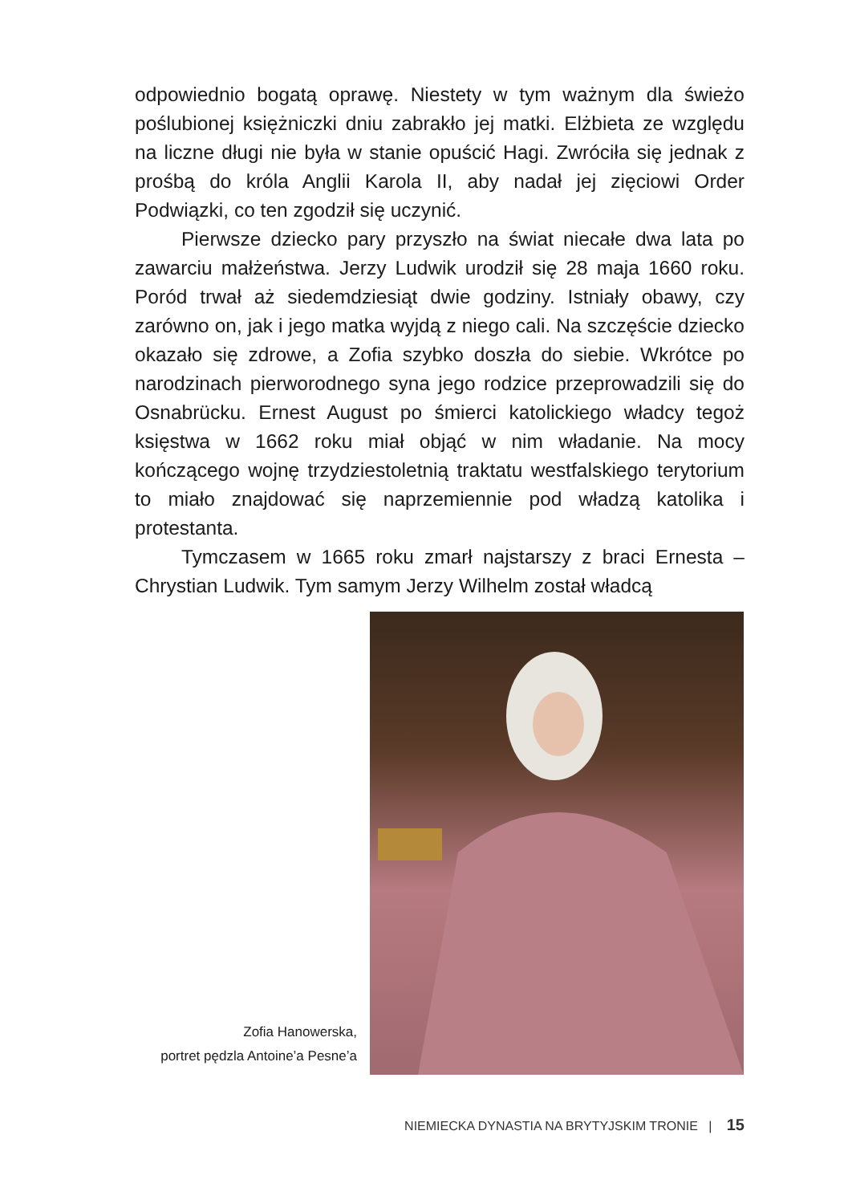odpowiednio bogatą oprawę. Niestety w tym ważnym dla świeżo poślubionej księżniczki dniu zabrakło jej matki. Elżbieta ze względu na liczne długi nie była w stanie opuścić Hagi. Zwróciła się jednak z prośbą do króla Anglii Karola II, aby nadał jej zięciowi Order Podwiązki, co ten zgodził się uczynić.
Pierwsze dziecko pary przyszło na świat niecałe dwa lata po zawarciu małżeństwa. Jerzy Ludwik urodził się 28 maja 1660 roku. Poród trwał aż siedemdziesiąt dwie godziny. Istniały obawy, czy zarówno on, jak i jego matka wyjdą z niego cali. Na szczęście dziecko okazało się zdrowe, a Zofia szybko doszła do siebie. Wkrótce po narodzinach pierworodnego syna jego rodzice przeprowadzili się do Osnabrücku. Ernest August po śmierci katolickiego władcy tegoż księstwa w 1662 roku miał objąć w nim władanie. Na mocy kończącego wojnę trzydziestoletnią traktatu westfalskiego terytorium to miało znajdować się naprzemiennie pod władzą katolika i protestanta.
Tymczasem w 1665 roku zmarł najstarszy z braci Ernesta – Chrystian Ludwik. Tym samym Jerzy Wilhelm został władcą
Zofia Hanowerska,
portret pędzla Antoine’a Pesne’a
NIEMIECKA DYNASTIA NA BRYTYJSKIM TRONIE | 15